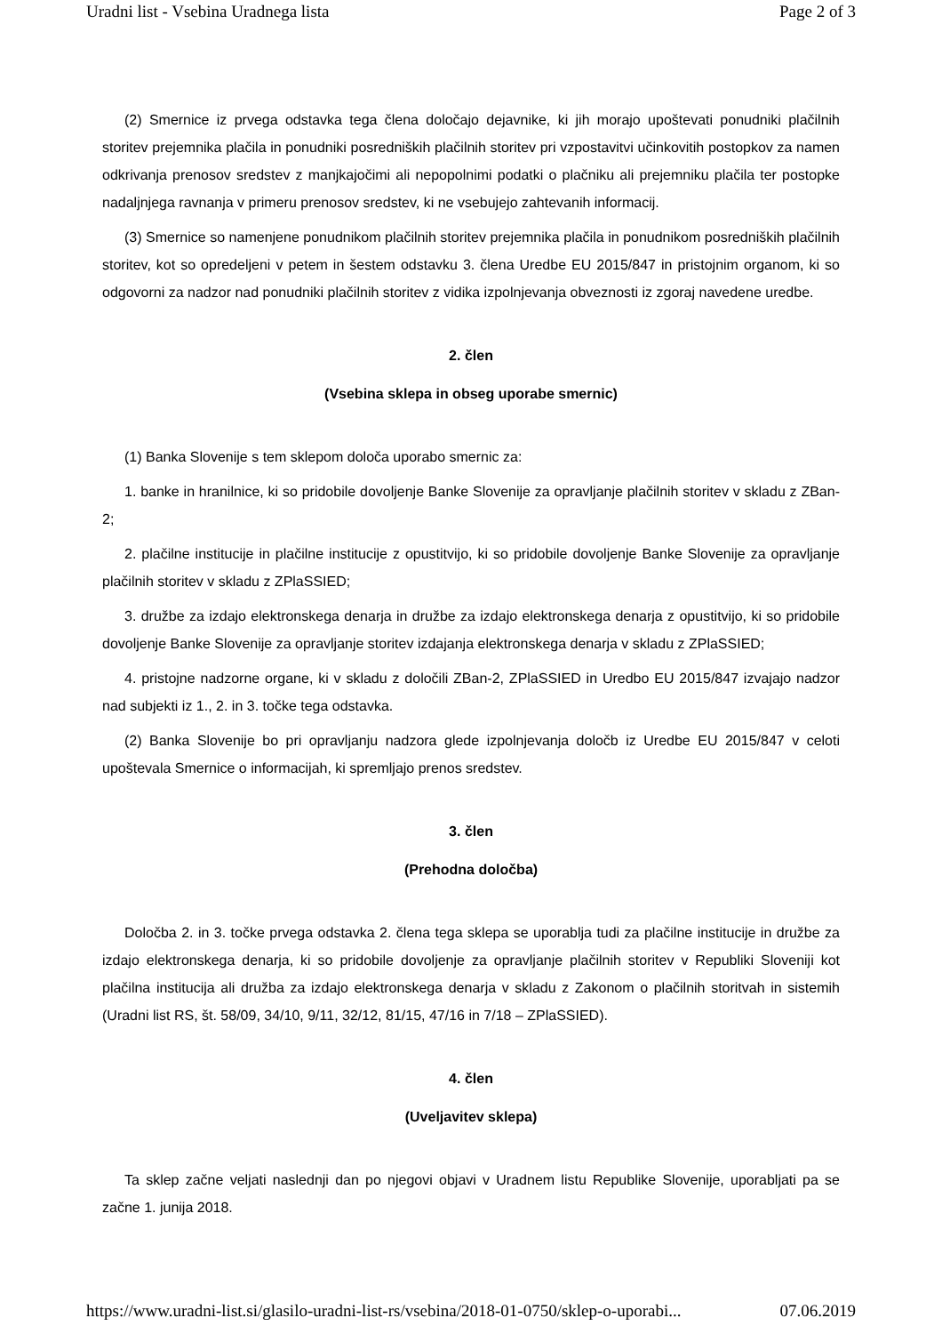Uradni list - Vsebina Uradnega lista Page 2 of 3
(2) Smernice iz prvega odstavka tega člena določajo dejavnike, ki jih morajo upoštevati ponudniki plačilnih storitev prejemnika plačila in ponudniki posredniških plačilnih storitev pri vzpostavitvi učinkovitih postopkov za namen odkrivanja prenosov sredstev z manjkajočimi ali nepopolnimi podatki o plačniku ali prejemniku plačila ter postopke nadaljnjega ravnanja v primeru prenosov sredstev, ki ne vsebujejo zahtevanih informacij.
(3) Smernice so namenjene ponudnikom plačilnih storitev prejemnika plačila in ponudnikom posredniških plačilnih storitev, kot so opredeljeni v petem in šestem odstavku 3. člena Uredbe EU 2015/847 in pristojnim organom, ki so odgovorni za nadzor nad ponudniki plačilnih storitev z vidika izpolnjevanja obveznosti iz zgoraj navedene uredbe.
2. člen
(Vsebina sklepa in obseg uporabe smernic)
(1) Banka Slovenije s tem sklepom določa uporabo smernic za:
1. banke in hranilnice, ki so pridobile dovoljenje Banke Slovenije za opravljanje plačilnih storitev v skladu z ZBan-2;
2. plačilne institucije in plačilne institucije z opustitvijo, ki so pridobile dovoljenje Banke Slovenije za opravljanje plačilnih storitev v skladu z ZPlaSSIED;
3. družbe za izdajo elektronskega denarja in družbe za izdajo elektronskega denarja z opustitvijo, ki so pridobile dovoljenje Banke Slovenije za opravljanje storitev izdajanja elektronskega denarja v skladu z ZPlaSSIED;
4. pristojne nadzorne organe, ki v skladu z določili ZBan-2, ZPlaSSIED in Uredbo EU 2015/847 izvajajo nadzor nad subjekti iz 1., 2. in 3. točke tega odstavka.
(2) Banka Slovenije bo pri opravljanju nadzora glede izpolnjevanja določb iz Uredbe EU 2015/847 v celoti upoštevala Smernice o informacijah, ki spremljajo prenos sredstev.
3. člen
(Prehodna določba)
Določba 2. in 3. točke prvega odstavka 2. člena tega sklepa se uporablja tudi za plačilne institucije in družbe za izdajo elektronskega denarja, ki so pridobile dovoljenje za opravljanje plačilnih storitev v Republiki Sloveniji kot plačilna institucija ali družba za izdajo elektronskega denarja v skladu z Zakonom o plačilnih storitvah in sistemih (Uradni list RS, št. 58/09, 34/10, 9/11, 32/12, 81/15, 47/16 in 7/18 – ZPlaSSIED).
4. člen
(Uveljavitev sklepa)
Ta sklep začne veljati naslednji dan po njegovi objavi v Uradnem listu Republike Slovenije, uporabljati pa se začne 1. junija 2018.
https://www.uradni-list.si/glasilo-uradni-list-rs/vsebina/2018-01-0750/sklep-o-uporabi... 07.06.2019